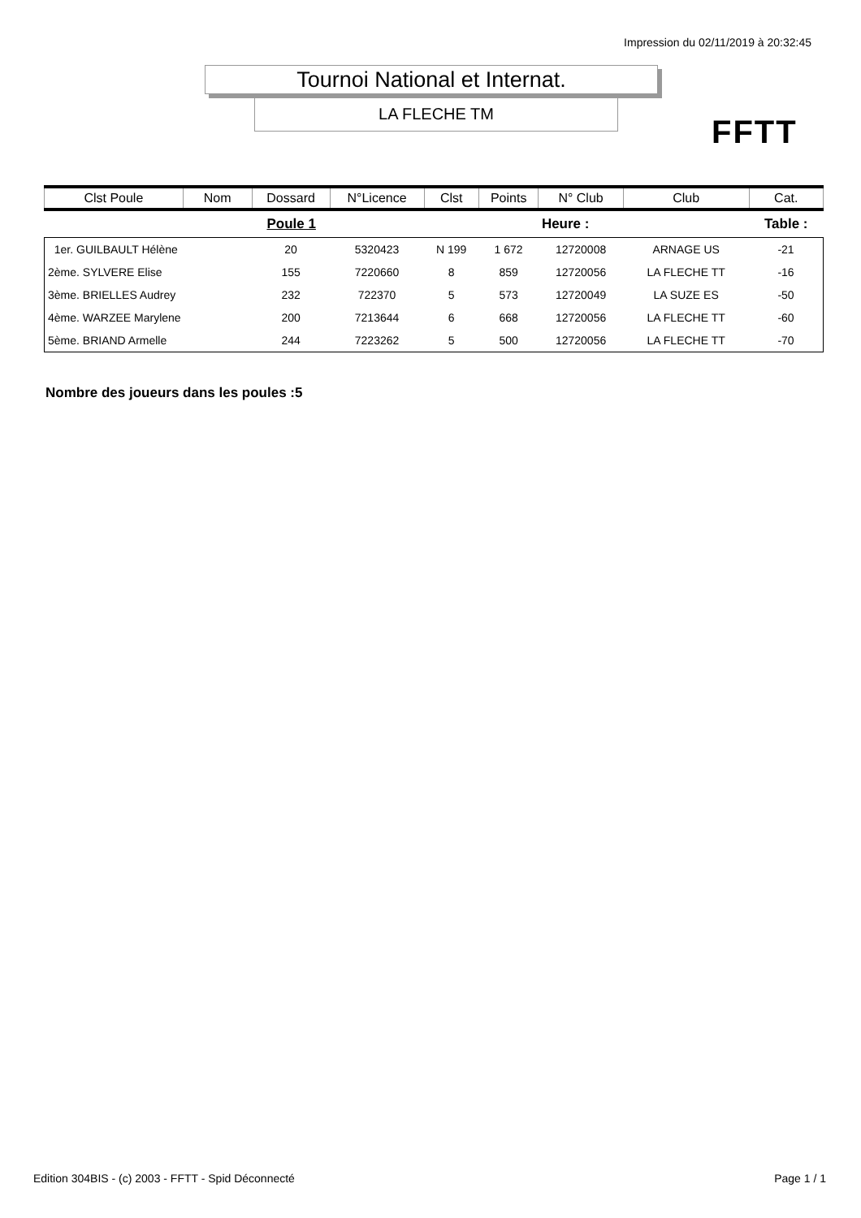Impression du 02/11/2019 à 20:32:45
Tournoi National et Internat.
LA FLECHE TM
FFTT
| Clst Poule | Nom | Dossard | N°Licence | Clst | Points | N° Club | Club | Cat. |
| --- | --- | --- | --- | --- | --- | --- | --- | --- |
| Poule 1 | | | | | | Heure : | | Table : |
| 1er. GUILBAULT Hélène | | 20 | 5320423 | N 199 | 1 672 | 12720008 | ARNAGE US | -21 |
| 2ème. SYLVERE Elise | | 155 | 7220660 | 8 | 859 | 12720056 | LA FLECHE TT | -16 |
| 3ème. BRIELLES Audrey | | 232 | 722370 | 5 | 573 | 12720049 | LA SUZE ES | -50 |
| 4ème. WARZEE Marylene | | 200 | 7213644 | 6 | 668 | 12720056 | LA FLECHE TT | -60 |
| 5ème. BRIAND Armelle | | 244 | 7223262 | 5 | 500 | 12720056 | LA FLECHE TT | -70 |
Nombre des joueurs dans les poules :5
Edition 304BIS - (c) 2003 - FFTT - Spid Déconnecté
Page 1 / 1